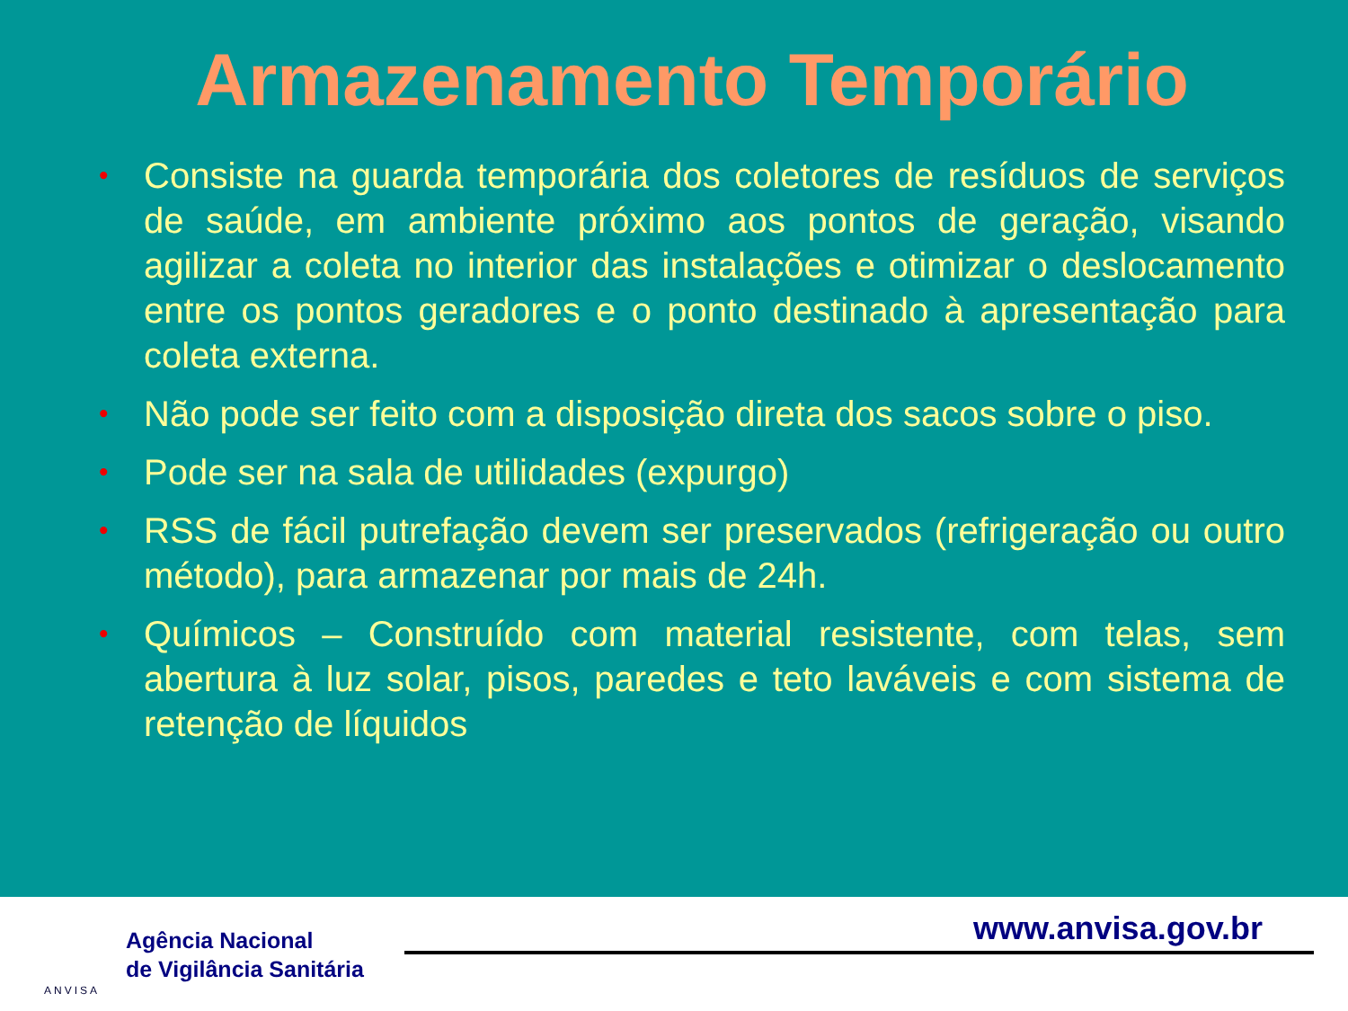Armazenamento Temporário
• Consiste na guarda temporária dos coletores de resíduos de serviços de saúde, em ambiente próximo aos pontos de geração, visando agilizar a coleta no interior das instalações e otimizar o deslocamento entre os pontos geradores e o ponto destinado à apresentação para coleta externa.
• Não pode ser feito com a disposição direta dos sacos sobre o piso.
• Pode ser na sala de utilidades (expurgo)
• RSS de fácil putrefação devem ser preservados (refrigeração ou outro método), para armazenar por mais de 24h.
• Químicos – Construído com material resistente, com telas, sem abertura à luz solar, pisos, paredes e teto laváveis e com sistema de retenção de líquidos
ANVISA
Agência Nacional
de Vigilância Sanitária
www.anvisa.gov.br